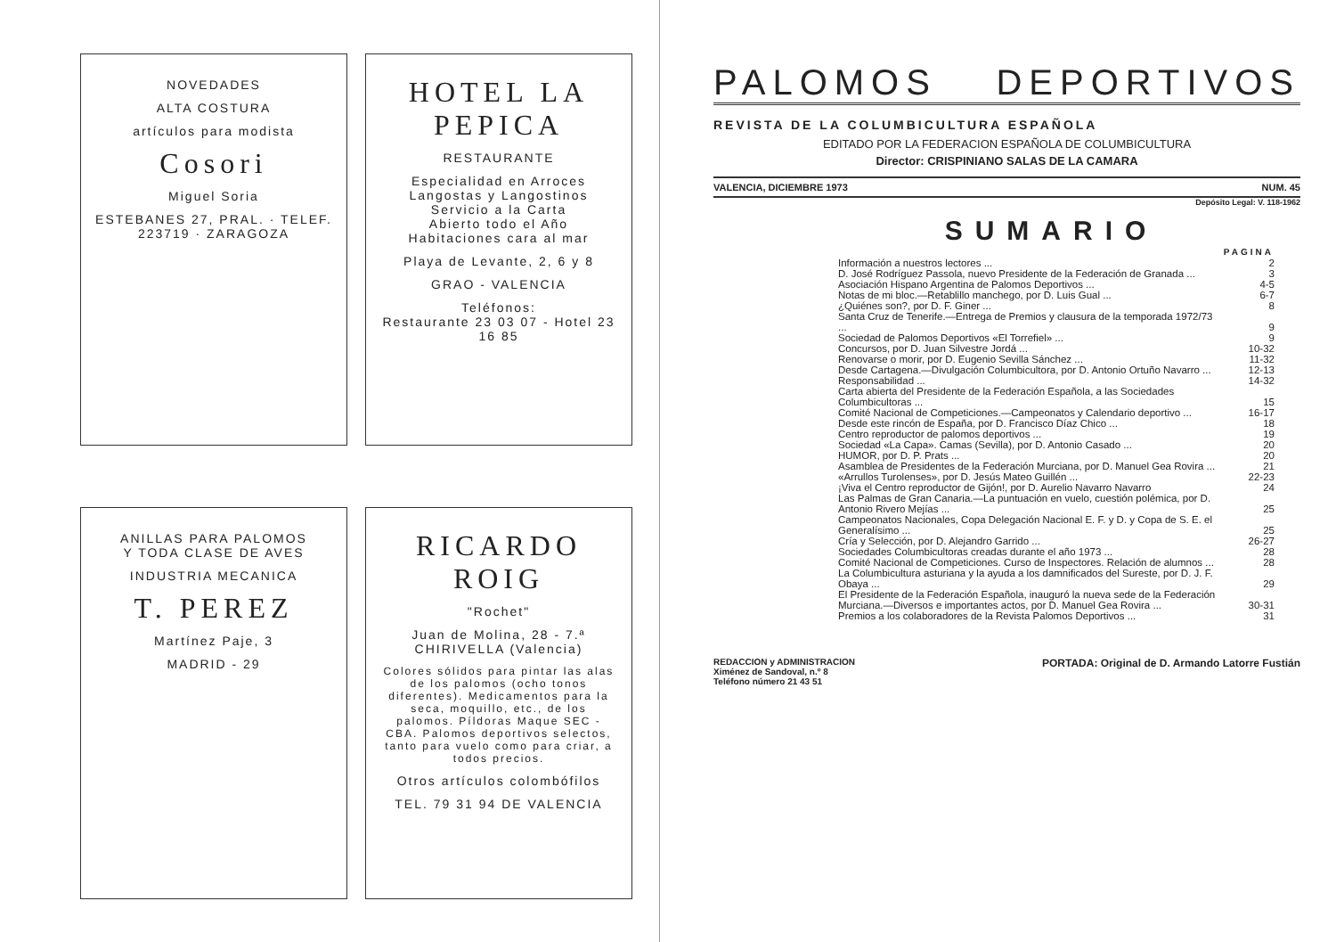NOVEDADES
ALTA COSTURA
artículos para modista
Cosori
Miguel Soria
ESTEBANES 27, PRAL. · TELEF. 223719 · ZARAGOZA
HOTEL LA PEPICA
RESTAURANTE
Especialidad en Arroces
Langostas y Langostinos
Servicio a la Carta
Abierto todo el Año
Habitaciones cara al mar
Playa de Levante, 2, 6 y 8
GRAO - VALENCIA
Teléfonos:
Restaurante 23 03 07 - Hotel 23 16 85
ANILLAS PARA PALOMOS
Y TODA CLASE DE AVES
INDUSTRIA MECANICA
T. PEREZ
Martínez Paje, 3
MADRID - 29
RICARDO ROIG
"Rochet"
Juan de Molina, 28 - 7.ª
CHIRIVELLA (Valencia)
Colores sólidos para pintar las alas de los palomos (ocho tonos diferentes). Medicamentos para la seca, moquillo, etc., de los palomos. Píldoras Maque SEC - CBA. Palomos deportivos selectos, tanto para vuelo como para criar, a todos precios.
Otros artículos colombófilos
TEL. 79 31 94 DE VALENCIA
PALOMOS DEPORTIVOS
REVISTA DE LA COLUMBICULTURA ESPAÑOLA
EDITADO POR LA FEDERACION ESPAÑOLA DE COLUMBICULTURA
Director: CRISPINIANO SALAS DE LA CAMARA
VALENCIA, DICIEMBRE 1973 NUM. 45
Depósito Legal: V. 118-1962
SUMARIO
| | PAGINA |
| Información a nuestros lectores ... | 2 |
| D. José Rodríguez Passola, nuevo Presidente de la Federación de Granada ... | 3 |
| Asociación Hispano Argentina de Palomos Deportivos ... | 4-5 |
| Notas de mi bloc.—Retablillo manchego, por D. Luis Gual ... | 6-7 |
| ¿Quiénes son?, por D. F. Giner ... | 8 |
| Santa Cruz de Tenerife.—Entrega de Premios y clausura de la temporada 1972/73 ... | 9 |
| Sociedad de Palomos Deportivos «El Torrefiel» ... | 9 |
| Concursos, por D. Juan Silvestre Jordá ... | 10-32 |
| Renovarse o morir, por D. Eugenio Sevilla Sánchez ... | 11-32 |
| Desde Cartagena.—Divulgación Columbicultora, por D. Antonio Ortuño Navarro ... | 12-13 |
| Responsabilidad ... | 14-32 |
| Carta abierta del Presidente de la Federación Española, a las Sociedades Columbicultoras ... | 15 |
| Comité Nacional de Competiciones.—Campeonatos y Calendario deportivo ... | 16-17 |
| Desde este rincón de España, por D. Francisco Díaz Chico ... | 18 |
| Centro reproductor de palomos deportivos ... | 19 |
| Sociedad «La Capa». Camas (Sevilla), por D. Antonio Casado ... | 20 |
| HUMOR, por D. P. Prats ... | 20 |
| Asamblea de Presidentes de la Federación Murciana, por D. Manuel Gea Rovira ... | 21 |
| «Arrullos Turolenses», por D. Jesús Mateo Guillén ... | 22-23 |
| ¡Viva el Centro reproductor de Gijón!, por D. Aurelio Navarro Navarro | 24 |
| Las Palmas de Gran Canaria.—La puntuación en vuelo, cuestión polémica, por D. Antonio Rivero Mejías ... | 25 |
| Campeonatos Nacionales, Copa Delegación Nacional E. F. y D. y Copa de S. E. el Generalísimo ... | 25 |
| Cría y Selección, por D. Alejandro Garrido ... | 26-27 |
| Sociedades Columbicultoras creadas durante el año 1973 ... | 28 |
| Comité Nacional de Competiciones. Curso de Inspectores. Relación de alumnos ... | 28 |
| La Columbicultura asturiana y la ayuda a los damnificados del Sureste, por D. J. F. Obaya ... | 29 |
| El Presidente de la Federación Española, inauguró la nueva sede de la Federación Murciana.—Diversos e importantes actos, por D. Manuel Gea Rovira ... | 30-31 |
| Premios a los colaboradores de la Revista Palomos Deportivos ... | 31 |
REDACCION y ADMINISTRACION
Ximénez de Sandoval, n.º 8
Teléfono número 21 43 51
PORTADA: Original de D. Armando Latorre Fustián